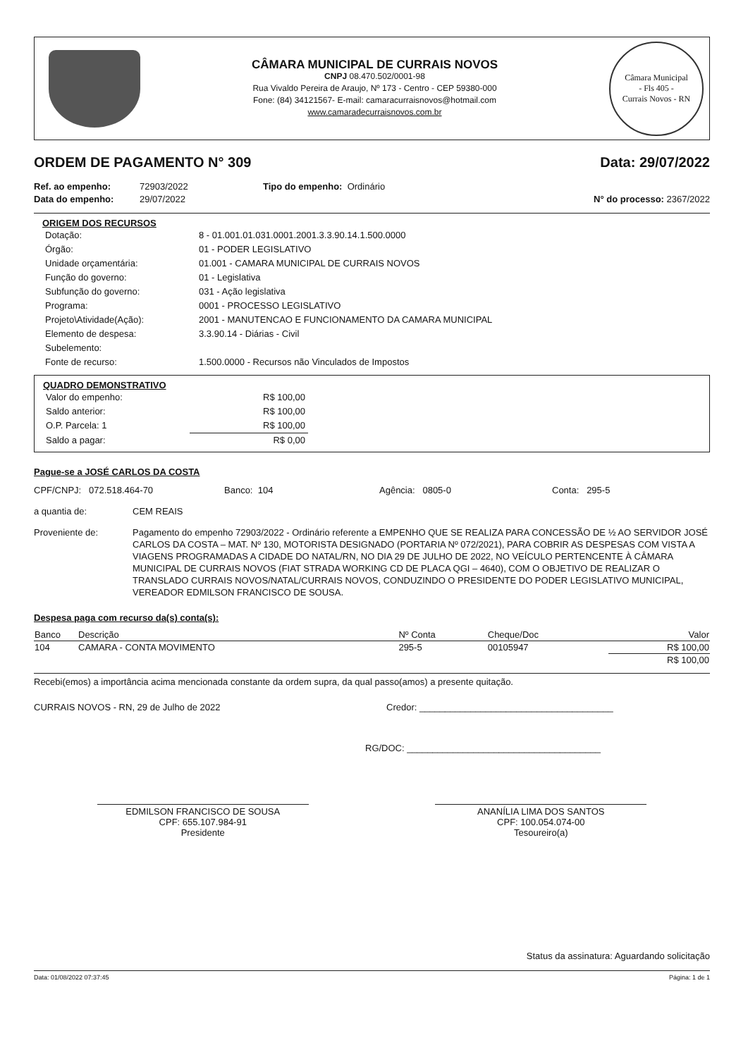CÂMARA MUNICIPAL DE CURRAIS NOVOS
CNPJ 08.470.502/0001-98
Rua Vivaldo Pereira de Araujo, Nº 173 - Centro - CEP 59380-000
Fone: (84) 34121567- E-mail: camaracurraisnovos@hotmail.com
www.camaradecurraisnovos.com.br
Câmara Municipal
- Fls 405 -
Currais Novos - RN
ORDEM DE PAGAMENTO N° 309 Data: 29/07/2022
Ref. ao empenho: 72903/2022 Tipo do empenho: Ordinário
Data do empenho: 29/07/2022 N° do processo: 2367/2022
ORIGEM DOS RECURSOS
| Dotação: | 8 - 01.001.01.031.0001.2001.3.3.90.14.1.500.0000 |
| Órgão: | 01 - PODER LEGISLATIVO |
| Unidade orçamentária: | 01.001 - CAMARA MUNICIPAL DE CURRAIS NOVOS |
| Função do governo: | 01 - Legislativa |
| Subfunção do governo: | 031 - Ação legislativa |
| Programa: | 0001 - PROCESSO LEGISLATIVO |
| Projeto\Atividade(Ação): | 2001 - MANUTENCAO E FUNCIONAMENTO DA CAMARA MUNICIPAL |
| Elemento de despesa: | 3.3.90.14 - Diárias - Civil |
| Subelemento: | |
| Fonte de recurso: | 1.500.0000 - Recursos não Vinculados de Impostos |
QUADRO DEMONSTRATIVO
| Valor do empenho: | R$ 100,00 |
| Saldo anterior: | R$ 100,00 |
| O.P. Parcela: 1 | R$ 100,00 |
| Saldo a pagar: | R$ 0,00 |
Pague-se a JOSÉ CARLOS DA COSTA
CPF/CNPJ: 072.518.464-70 Banco: 104 Agência: 0805-0 Conta: 295-5
a quantia de: CEM REAIS
Proveniente de: Pagamento do empenho 72903/2022 - Ordinário referente a EMPENHO QUE SE REALIZA PARA CONCESSÃO DE ½ AO SERVIDOR JOSÉ CARLOS DA COSTA – MAT. Nº 130, MOTORISTA DESIGNADO (PORTARIA Nº 072/2021), PARA COBRIR AS DESPESAS COM VISTA A VIAGENS PROGRAMADAS A CIDADE DO NATAL/RN, NO DIA 29 DE JULHO DE 2022, NO VEÍCULO PERTENCENTE À CÂMARA MUNICIPAL DE CURRAIS NOVOS (FIAT STRADA WORKING CD DE PLACA QGI – 4640), COM O OBJETIVO DE REALIZAR O TRANSLADO CURRAIS NOVOS/NATAL/CURRAIS NOVOS, CONDUZINDO O PRESIDENTE DO PODER LEGISLATIVO MUNICIPAL, VEREADOR EDMILSON FRANCISCO DE SOUSA.
Despesa paga com recurso da(s) conta(s):
| Banco | Descrição | Nº Conta | Cheque/Doc | Valor |
| --- | --- | --- | --- | --- |
| 104 | CAMARA - CONTA MOVIMENTO | 295-5 | 00105947 | R$ 100,00 |
| | | | | R$ 100,00 |
Recebi(emos) a importância acima mencionada constante da ordem supra, da qual passo(amos) a presente quitação.
CURRAIS NOVOS - RN, 29 de Julho de 2022 Credor: ______________________________________
RG/DOC: ______________________________________
EDMILSON FRANCISCO DE SOUSA
CPF: 655.107.984-91
Presidente
ANANÍLIA LIMA DOS SANTOS
CPF: 100.054.074-00
Tesoureiro(a)
Status da assinatura: Aguardando solicitação
Data: 01/08/2022 07:37:45 Página: 1 de 1